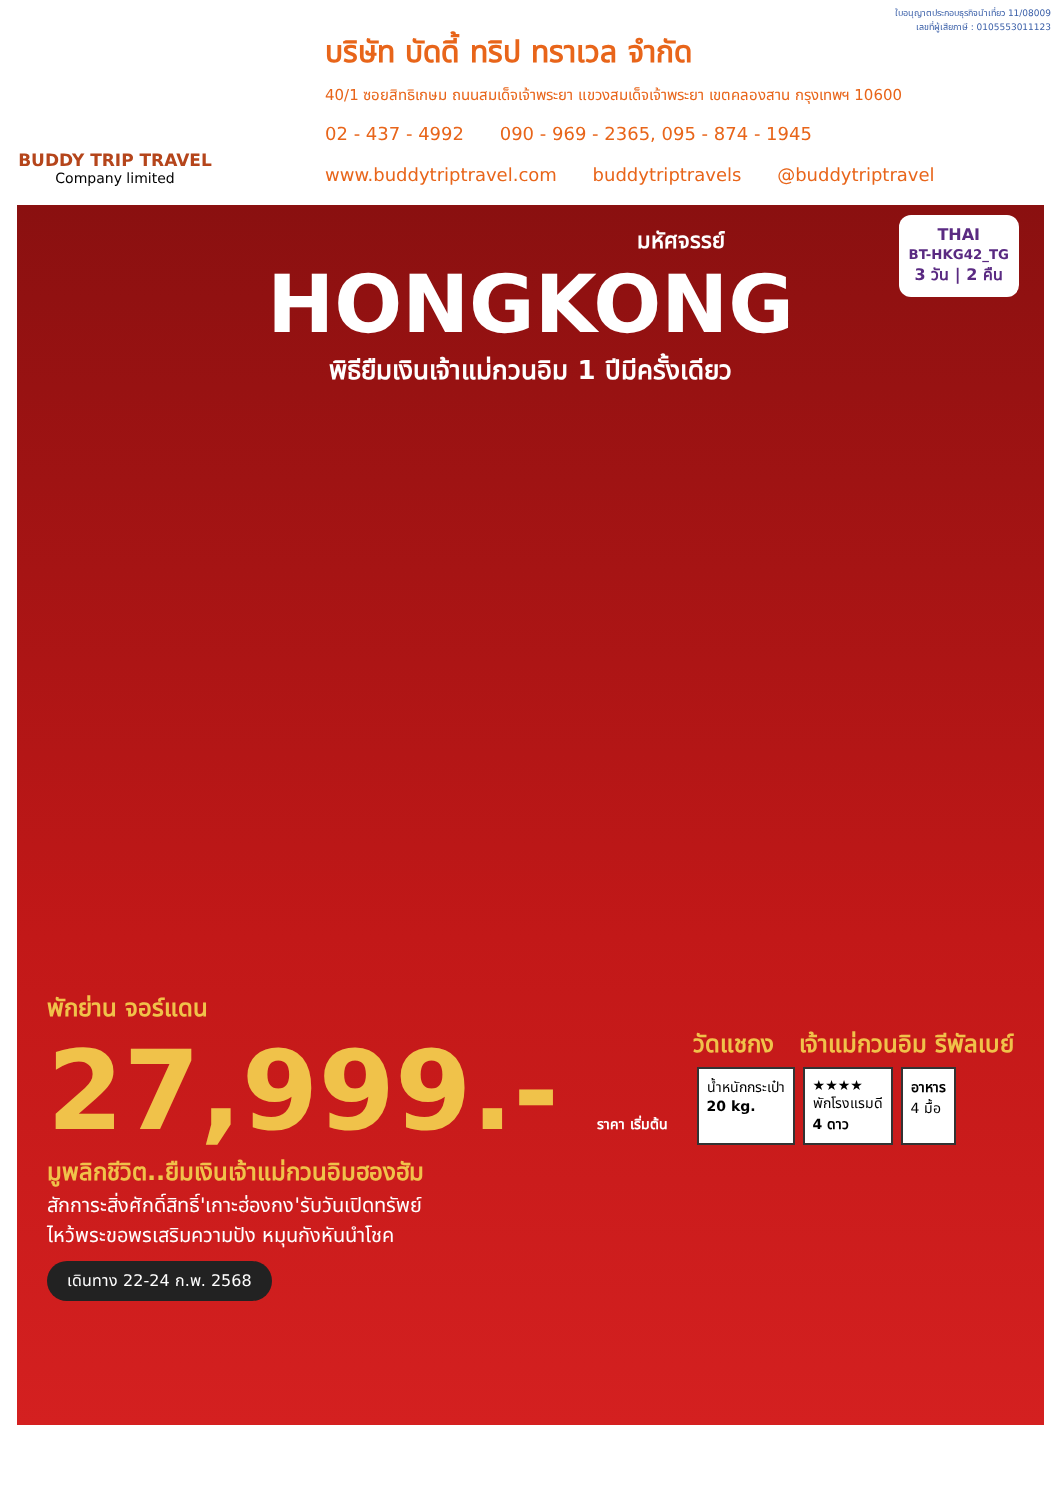BUDDY TRIP TRAVEL
Company limited
ใบอนุญาตประกอบธุรกิจนำเที่ยว 11/08009
เลขที่ผู้เสียภาษี : 0105553011123
บริษัท บัดดี้ ทริป ทราเวล จำกัด
40/1 ซอยสิทธิเกษม ถนนสมเด็จเจ้าพระยา แขวงสมเด็จเจ้าพระยา เขตคลองสาน กรุงเทพฯ 10600
02 - 437 - 4992 090 - 969 - 2365, 095 - 874 - 1945
www.buddytriptravel.com buddytriptravels @buddytriptravel
THAI
BT-HKG42_TG
3 วัน | 2 คืน
มหัศจรรย์
HONGKONG
พิธียืมเงินเจ้าแม่กวนอิม 1 ปีมีครั้งเดียว
พักย่าน จอร์แดน
27,999.- ราคา เริ่มต้น
มูพลิกชีวิต..ยืมเงินเจ้าแม่กวนอิมฮองฮัม
สักการะสิ่งศักดิ์สิทธิ์'เกาะฮ่องกง'รับวันเปิดทรัพย์
ไหว้พระขอพรเสริมความปัง หมุนกังหันนำโชค
เดินทาง 22-24 ก.พ. 2568
วัดแชกง เจ้าแม่กวนอิม รีพัลเบย์
น้ำหนักกระเป๋า
20 kg.
★★★★
พักโรงแรมดี
4 ดาว
อาหาร
4 มื้อ